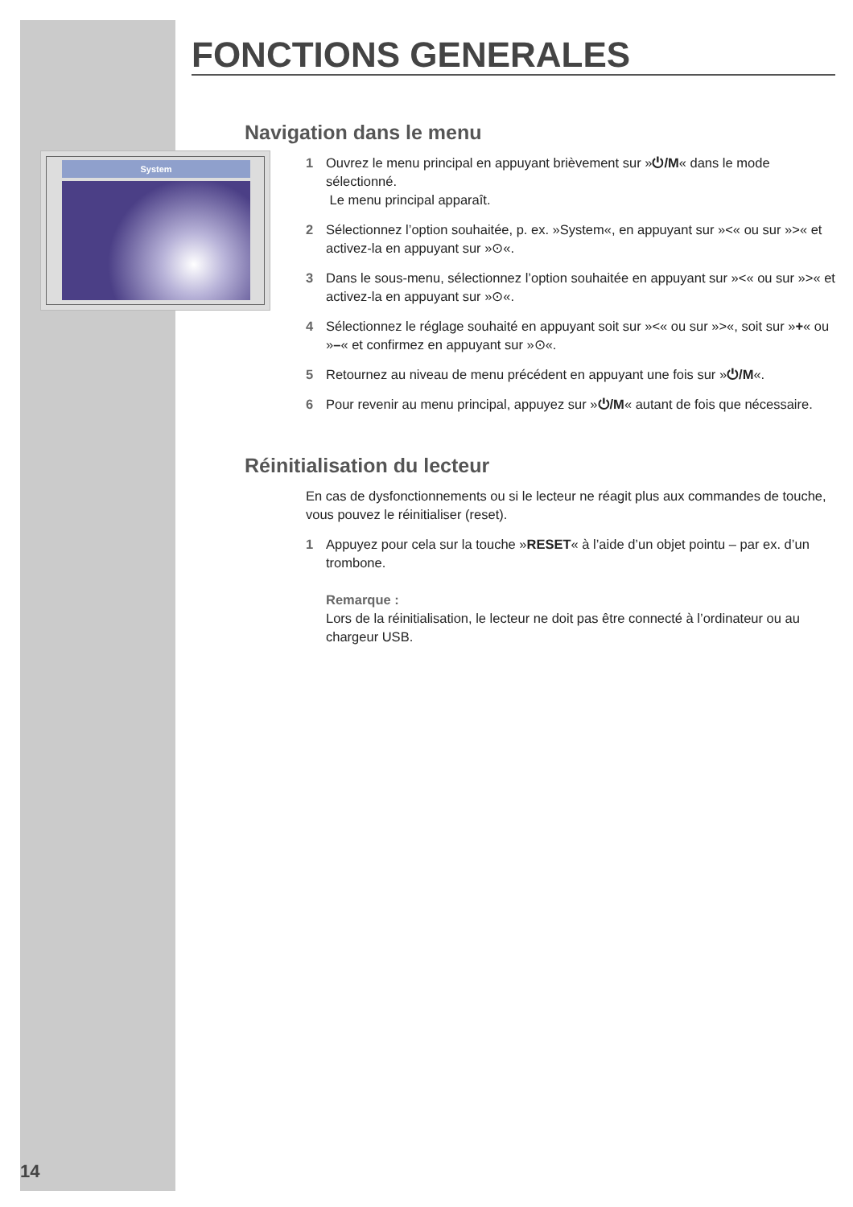System
FONCTIONS GENERALES
Navigation dans le menu
1 Ouvrez le menu principal en appuyant brièvement sur »⏻/M« dans le mode sélectionné.
Le menu principal apparaît.
2 Sélectionnez l’option souhaitée, p. ex. »System«, en appuyant sur »<« ou sur »>« et activez-la en appuyant sur »⊙«.
3 Dans le sous-menu, sélectionnez l’option souhaitée en appuyant sur »<« ou sur »>« et activez-la en appuyant sur »⊙«.
4 Sélectionnez le réglage souhaité en appuyant soit sur »<« ou sur »>«, soit sur »+« ou »–« et confirmez en appuyant sur »⊙«.
5 Retournez au niveau de menu précédent en appuyant une fois sur »⏻/M«.
6 Pour revenir au menu principal, appuyez sur »⏻/M« autant de fois que nécessaire.
Réinitialisation du lecteur
En cas de dysfonctionnements ou si le lecteur ne réagit plus aux commandes de touche, vous pouvez le réinitialiser (reset).
1 Appuyez pour cela sur la touche »RESET« à l’aide d’un objet pointu – par ex. d’un trombone.
Remarque :
Lors de la réinitialisation, le lecteur ne doit pas être connecté à l’ordinateur ou au chargeur USB.
14